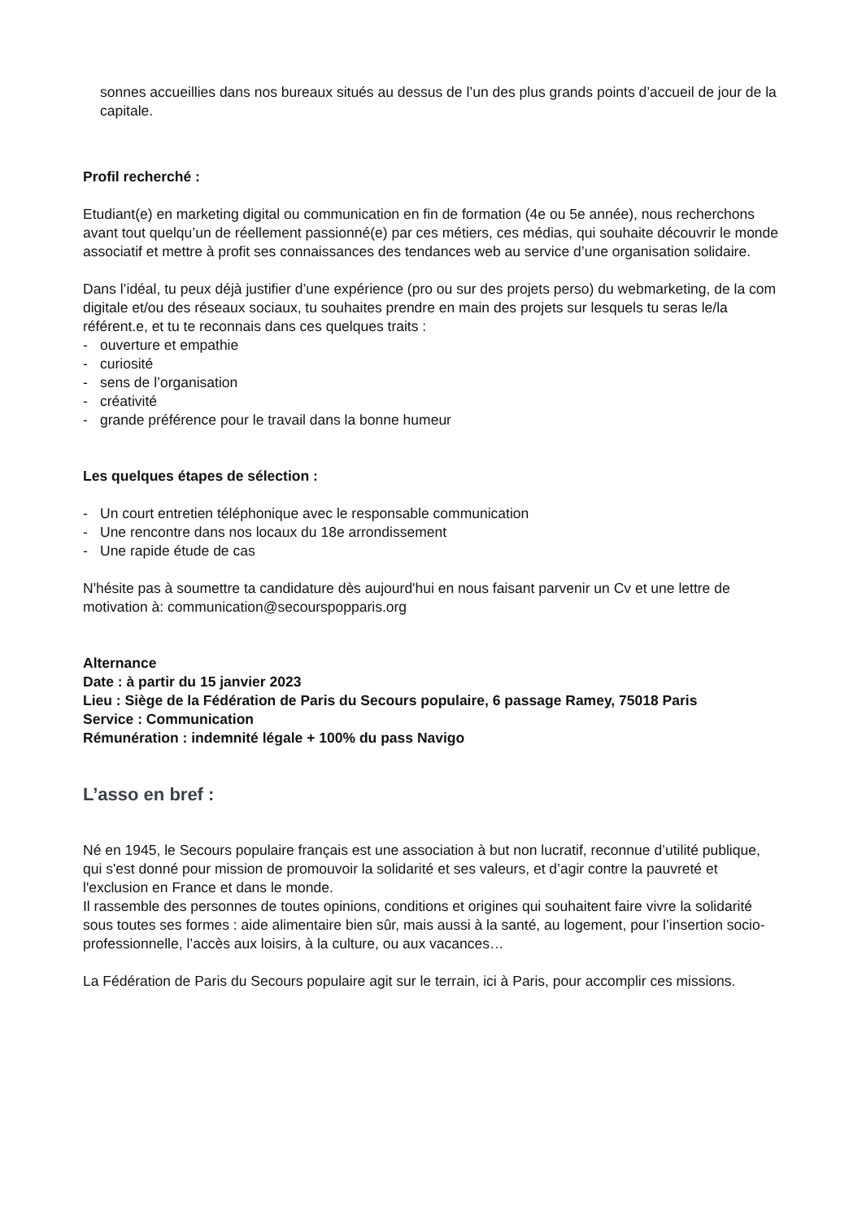sonnes accueillies dans nos bureaux situés au dessus de l’un des plus grands points d’accueil de jour de la capitale.
Profil recherché :
Etudiant(e) en marketing digital ou communication en fin de formation (4e ou 5e année), nous recherchons avant tout quelqu’un de réellement passionné(e) par ces métiers, ces médias, qui souhaite découvrir le monde associatif et mettre à profit ses connaissances des tendances web au service d’une organisation solidaire.
Dans l’idéal, tu peux déjà justifier d’une expérience (pro ou sur des projets perso) du webmarketing, de la com digitale et/ou des réseaux sociaux, tu souhaites prendre en main des projets sur lesquels tu seras le/la référent.e, et tu te reconnais dans ces quelques traits :
- ouverture et empathie
- curiosité
- sens de l’organisation
- créativité
- grande préférence pour le travail dans la bonne humeur
Les quelques étapes de sélection :
- Un court entretien téléphonique avec le responsable communication
- Une rencontre dans nos locaux du 18e arrondissement
- Une rapide étude de cas
N'hésite pas à soumettre ta candidature dès aujourd'hui en nous faisant parvenir un Cv et une lettre de motivation à: communication@secourspopparis.org
Alternance
Date : à partir du 15 janvier 2023
Lieu : Siège de la Fédération de Paris du Secours populaire, 6 passage Ramey, 75018 Paris
Service : Communication
Rémunération : indemnité légale + 100% du pass Navigo
L’asso en bref :
Né en 1945, le Secours populaire français est une association à but non lucratif, reconnue d’utilité publique, qui s'est donné pour mission de promouvoir la solidarité et ses valeurs, et d’agir contre la pauvreté et l'exclusion en France et dans le monde.
Il rassemble des personnes de toutes opinions, conditions et origines qui souhaitent faire vivre la solidarité sous toutes ses formes : aide alimentaire bien sûr, mais aussi à la santé, au logement, pour l’insertion socio-professionnelle, l’accès aux loisirs, à la culture, ou aux vacances…
La Fédération de Paris du Secours populaire agit sur le terrain, ici à Paris, pour accomplir ces missions.